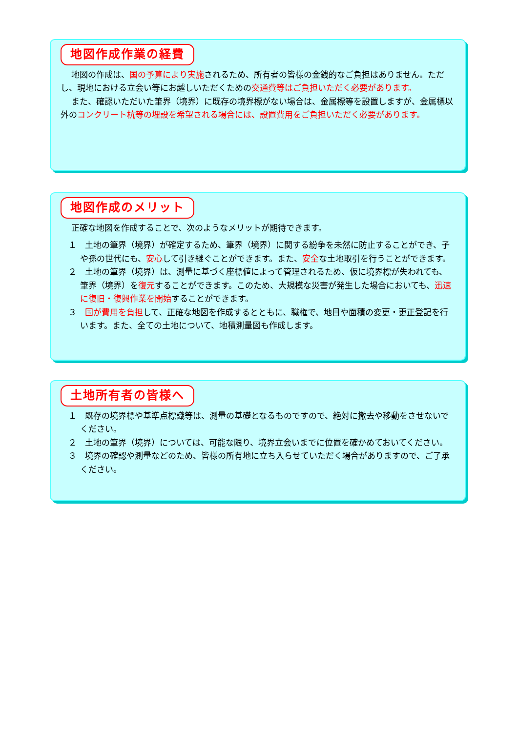地図作成作業の経費
地図の作成は、国の予算により実施されるため、所有者の皆様の金銭的なご負担はありません。ただし、現地における立会い等にお越しいただくための交通費等はご負担いただく必要があります。
また、確認いただいた筆界（境界）に既存の境界標がない場合は、金属標等を設置しますが、金属標以外のコンクリート杭等の埋設を希望される場合には、設置費用をご負担いただく必要があります。
地図作成のメリット
正確な地図を作成することで、次のようなメリットが期待できます。
１　土地の筆界（境界）が確定するため、筆界（境界）に関する紛争を未然に防止することができ、子や孫の世代にも、安心して引き継ぐことができます。また、安全な土地取引を行うことができます。
２　土地の筆界（境界）は、測量に基づく座標値によって管理されるため、仮に境界標が失われても、筆界（境界）を復元することができます。このため、大規模な災害が発生した場合においても、迅速に復旧・復興作業を開始することができます。
３　国が費用を負担して、正確な地図を作成するとともに、職権で、地目や面積の変更・更正登記を行います。また、全ての土地について、地積測量図も作成します。
土地所有者の皆様へ
１　既存の境界標や基準点標識等は、測量の基礎となるものですので、絶対に撤去や移動をさせないでください。
２　土地の筆界（境界）については、可能な限り、境界立会いまでに位置を確かめておいてください。
３　境界の確認や測量などのため、皆様の所有地に立ち入らせていただく場合がありますので、ご了承ください。